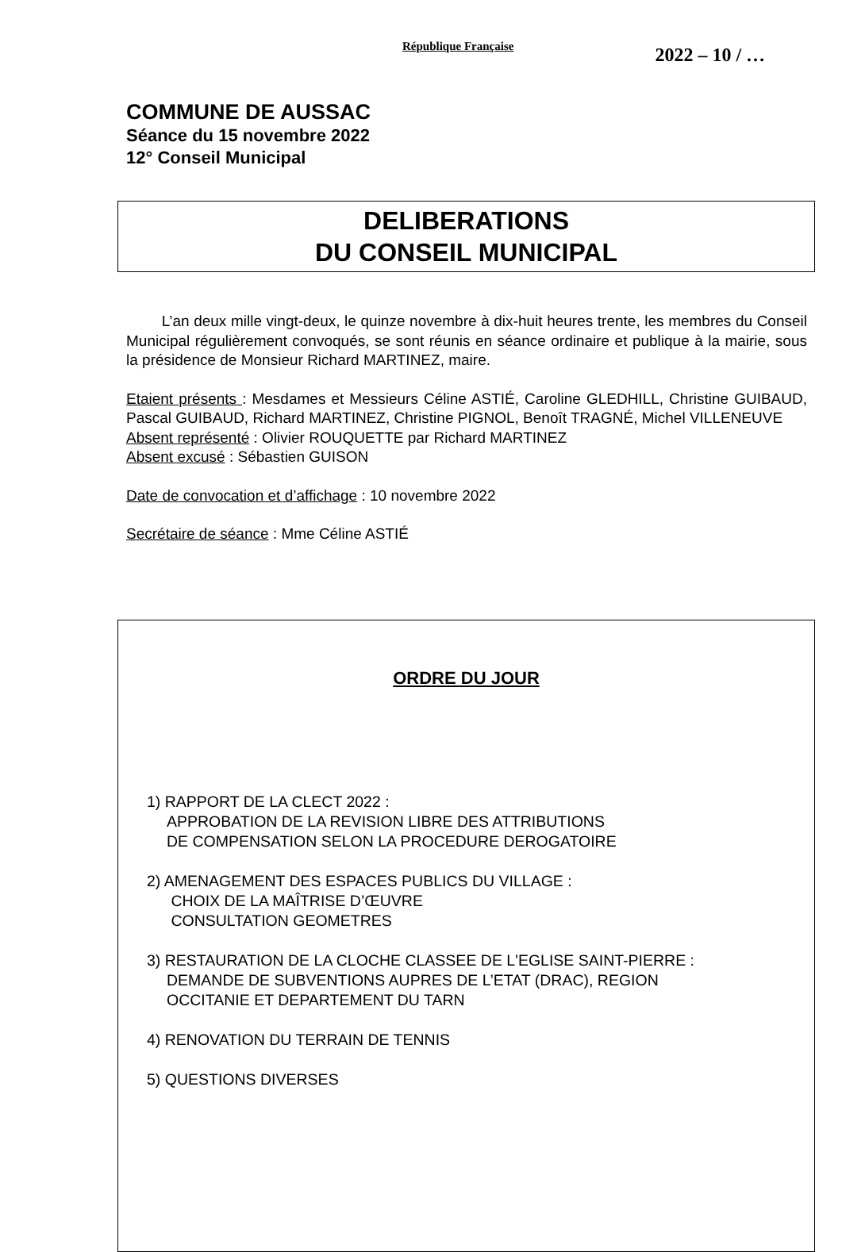République Française 2022 – 10 / …
COMMUNE DE AUSSAC
Séance du 15 novembre 2022
12° Conseil Municipal
DELIBERATIONS
DU CONSEIL MUNICIPAL
L’an deux mille vingt-deux, le quinze novembre à dix-huit heures trente, les membres du Conseil Municipal régulièrement convoqués, se sont réunis en séance ordinaire et publique à la mairie, sous la présidence de Monsieur Richard MARTINEZ, maire.
Etaient présents : Mesdames et Messieurs Céline ASTIÉ, Caroline GLEDHILL, Christine GUIBAUD, Pascal GUIBAUD, Richard MARTINEZ, Christine PIGNOL, Benoît TRAGNÉ, Michel VILLENEUVE
Absent représenté : Olivier ROUQUETTE par Richard MARTINEZ
Absent excusé : Sébastien GUISON
Date de convocation et d’affichage : 10 novembre 2022
Secrétaire de séance : Mme Céline ASTIÉ
ORDRE DU JOUR
1) RAPPORT DE LA CLECT 2022 :
APPROBATION DE LA REVISION LIBRE DES ATTRIBUTIONS
DE COMPENSATION SELON LA PROCEDURE DEROGATOIRE
2) AMENAGEMENT DES ESPACES PUBLICS DU VILLAGE :
CHOIX DE LA MAÎTRISE D’ŒUVRE
CONSULTATION GEOMETRES
3) RESTAURATION DE LA CLOCHE CLASSEE DE L'EGLISE SAINT-PIERRE :
DEMANDE DE SUBVENTIONS AUPRES DE L’ETAT (DRAC), REGION
OCCITANIE ET DEPARTEMENT DU TARN
4) RENOVATION DU TERRAIN DE TENNIS
5) QUESTIONS DIVERSES